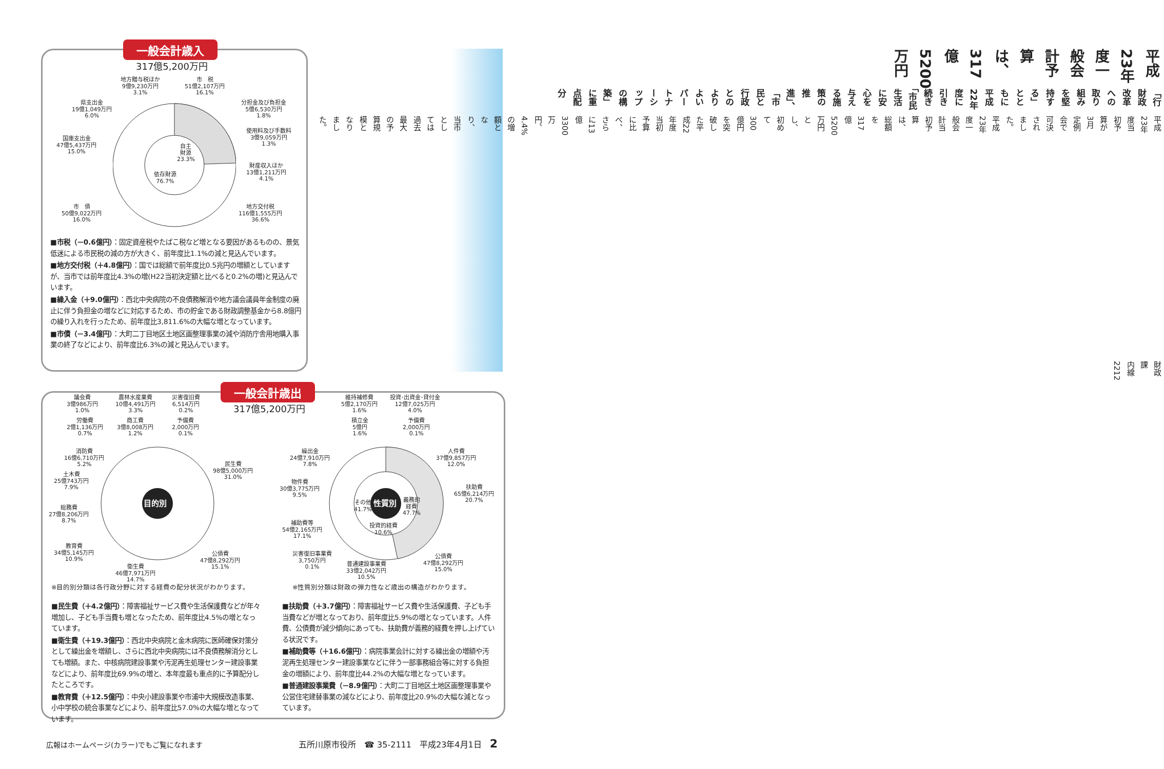一般会計歳入
317億5,200万円
地方贈与税ほか
9億9,230万円
3.1%
市　税
51億2,107万円
16.1%
県支出金
19億1,049万円
6.0%
分担金及び負担金
5億6,530万円
1.8%
使用料及び手数料
3億9,059万円
1.3%
国庫支出金
47億5,437万円
15.0%
自主
財源
23.3%
依存財源
76.7%
財産収入ほか
13億1,211万円
4.1%
市　債
50億9,022万円
16.0%
地方交付税
116億1,555万円
36.6%
■市税（－0.6億円）：固定資産税やたばこ税など増となる要因があるものの、景気低迷による市民税の減の方が大きく、前年度比1.1%の減と見込んでいます。
■地方交付税（＋4.8億円）：国では総額で前年度比0.5兆円の増額としていますが、当市では前年度比4.3%の増(H22当初決定額と比べると0.2%の増)と見込んでいます。
■繰入金（＋9.0億円）：西北中央病院の不良債務解消や地方議会議員年金制度の廃止に伴う負担金の増などに対応するため、市の貯金である財政調整基金から8.8億円の繰り入れを行ったため、前年度比3,811.6%の大幅な増となっています。
■市債（－3.4億円）：大町二丁目地区土地区画整理事業の減や消防庁舎用地購入事業の終了などにより、前年度比6.3%の減と見込んでいます。
平成23年度一般会計予算は、
317億5200万円
「行財政改革への取り組みを堅持する」とともに
平成22年度に引き続き
「市民生活に安心を与える施策の推進」、
「市民と行政とのよりよいパートナーシップの構築」に重点配分
平成23年度当初予算が3月定例会で可決されました。
平成23年度一般会計当初予算は、総額を317億5200万円とし、初めて300億円を突破した平成22年度当初予算に比べ、さらに13億3300万円、4.4%の増額となり、当市としては過去最大の予算規模となりました。
財政課　内線2212
一般会計歳出
317億5,200万円
目的別 性質別
議会費
3億986万円
1.0%
農林水産業費
10億4,491万円
3.3%
災害復旧費
6,514万円
0.2%
労働費
2億1,136万円
0.7%
商工費
3億8,008万円
1.2%
予備費
2,000万円
0.1%
消防費
16億6,710万円
5.2%
民生費
98億5,000万円
31.0%
土木費
25億743万円
7.9%
総務費
27億8,206万円
8.7%
教育費
34億5,145万円
10.9%
公債費
47億8,292万円
15.1%
衛生費
46億7,971万円
14.7%
維持補修費
5億2,170万円
1.6%
投資･出資金･貸付金
12億7,025万円
4.0%
積立金
5億円
1.6%
予備費
2,000万円
0.1%
繰出金
24億7,910万円
7.8%
人件費
37億9,857万円
12.0%
物件費
30億3,775万円
9.5%
扶助費
65億6,214万円
20.7%
その他
41.7%
義務的
経費
47.7%
投資的経費
10.6%
補助費等
54億2,165万円
17.1%
災害復旧事業費
3,750万円
0.1%
公債費
47億8,292万円
15.0%
普通建設事業費
33億2,042万円
10.5%
※目的別分類は各行政分野に対する経費の配分状況がわかります。
※性質別分類は財政の弾力性など歳出の構造がわかります。
■民生費（＋4.2億円）：障害福祉サービス費や生活保護費などが年々増加し、子ども手当費も増となったため、前年度比4.5%の増となっています。
■衛生費（＋19.3億円）：西北中央病院と金木病院に医師確保対策分として繰出金を増額し、さらに西北中央病院には不良債務解消分としても増額。また、中核病院建設事業や汚泥再生処理センター建設事業などにより、前年度比69.9%の増と、本年度最も重点的に予算配分したところです。
■教育費（＋12.5億円）：中央小建設事業や市浦中大規模改造事業、小中学校の統合事業などにより、前年度比57.0%の大幅な増となっています。
■扶助費（＋3.7億円）：障害福祉サービス費や生活保護費、子ども手当費などが増となっており、前年度比5.9%の増となっています。人件費、公債費が減少傾向にあっても、扶助費が義務的経費を押し上げている状況です。
■補助費等（＋16.6億円）：病院事業会計に対する繰出金の増額や汚泥再生処理センター建設事業などに伴う一部事務組合等に対する負担金の増額により、前年度比44.2%の大幅な増となっています。
■普通建設事業費（－8.9億円）：大町二丁目地区土地区画整理事業や公営住宅建替事業の減などにより、前年度比20.9%の大幅な減となっています。
広報はホームページ(カラー)でもご覧になれます 五所川原市役所　☎ 35-2111　平成23年4月1日　2